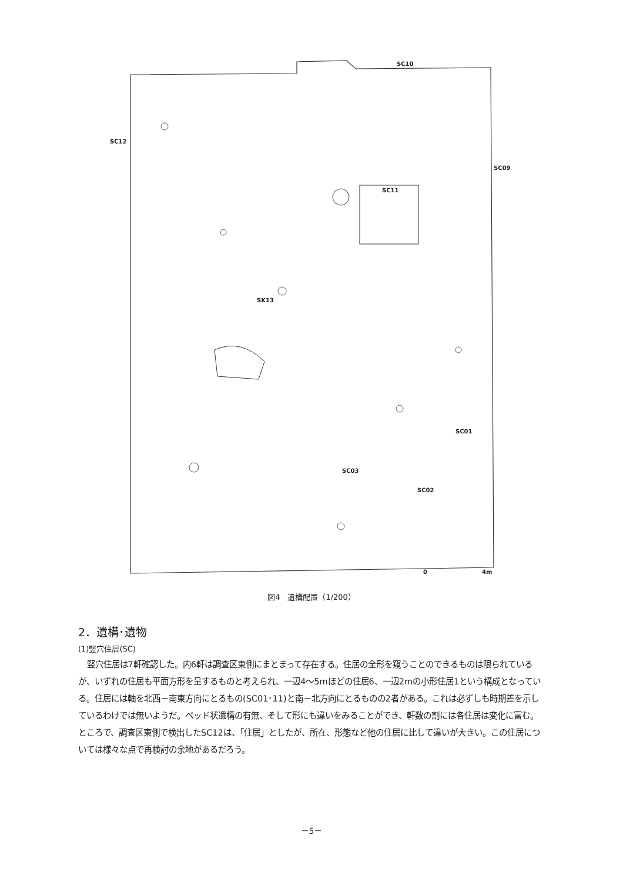SC10
SC12
SC09
SC11
SK13
SC01
SC03
SC02
0 4m
図4　遺構配置（1/200）
2．遺構･遺物
(1)竪穴住居(SC)
竪穴住居は7軒確認した。内6軒は調査区東側にまとまって存在する。住居の全形を窺うことのできるものは限られているが、いずれの住居も平面方形を呈するものと考えられ、一辺4～5mほどの住居6、一辺2mの小形住居1という構成となっている。住居には軸を北西－南東方向にとるもの(SC01･11)と南－北方向にとるものの2者がある。これは必ずしも時期差を示しているわけでは無いようだ。ベッド状遺構の有無、そして形にも違いをみることができ、軒数の割には各住居は変化に富む。ところで、調査区東側で検出したSC12は、「住居」としたが、所在、形態など他の住居に比して違いが大きい。この住居については様々な点で再検討の余地があるだろう。
－5－